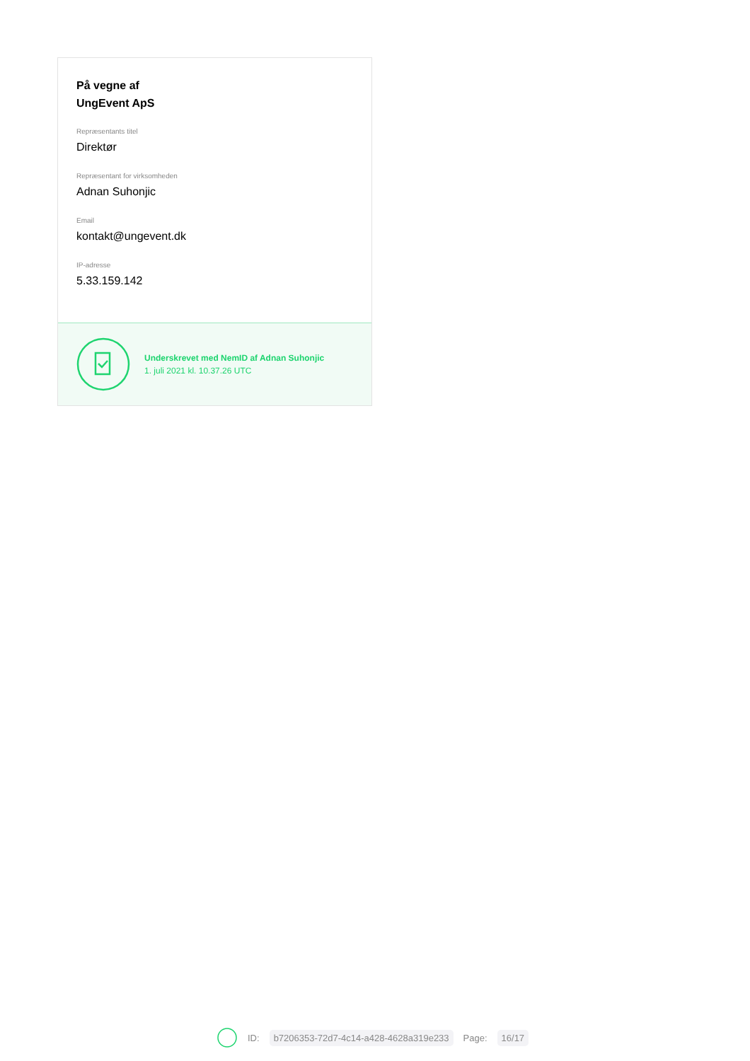På vegne af
UngEvent ApS
Repræsentants titel
Direktør
Repræsentant for virksomheden
Adnan Suhonjic
Email
kontakt@ungevent.dk
IP-adresse
5.33.159.142
Underskrevet med NemID af Adnan Suhonjic
1. juli 2021 kl. 10.37.26 UTC
ID: b7206353-72d7-4c14-a428-4628a319e233 Page: 16/17